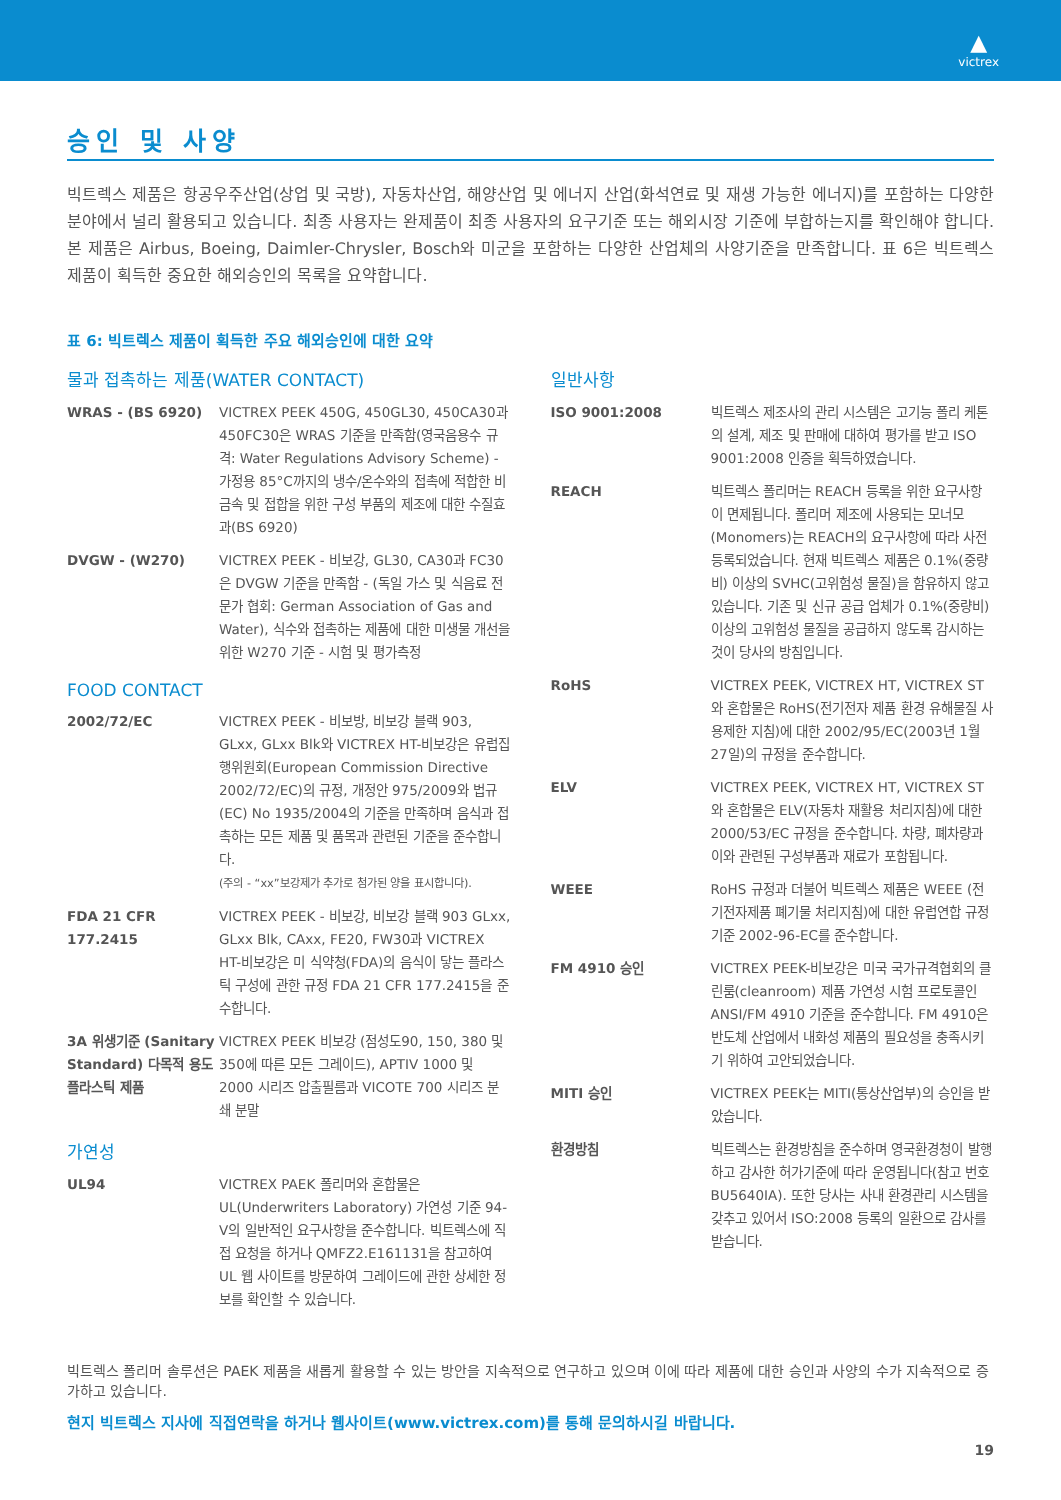▲
victrex
승인 및 사양
빅트렉스 제품은 항공우주산업(상업 및 국방), 자동차산업, 해양산업 및 에너지 산업(화석연료 및 재생 가능한 에너지)를 포함하는 다양한 분야에서 널리 활용되고 있습니다. 최종 사용자는 완제품이 최종 사용자의 요구기준 또는 해외시장 기준에 부합하는지를 확인해야 합니다. 본 제품은 Airbus, Boeing, Daimler-Chrysler, Bosch와 미군을 포함하는 다양한 산업체의 사양기준을 만족합니다. 표 6은 빅트렉스 제품이 획득한 중요한 해외승인의 목록을 요약합니다.
표 6: 빅트렉스 제품이 획득한 주요 해외승인에 대한 요약
물과 접촉하는 제품(WATER CONTACT)
| WRAS - (BS 6920) | VICTREX PEEK 450G, 450GL30, 450CA30과 450FC30은 WRAS 기준을 만족함(영국음용수 규격: Water Regulations Advisory Scheme) - 가정용 85°C까지의 냉수/온수와의 접촉에 적합한 비금속 및 접합을 위한 구성 부품의 제조에 대한 수질효과(BS 6920) |
| DVGW - (W270) | VICTREX PEEK - 비보강, GL30, CA30과 FC30은 DVGW 기준을 만족함 - (독일 가스 및 식음료 전문가 협회: German Association of Gas and Water), 식수와 접촉하는 제품에 대한 미생물 개선을 위한 W270 기준 - 시험 및 평가측정 |
FOOD CONTACT
| 2002/72/EC | VICTREX PEEK - 비보방, 비보강 블랙 903, GLxx, GLxx Blk와 VICTREX HT-비보강은 유럽집행위원회(European Commission Directive 2002/72/EC)의 규정, 개정안 975/2009와 법규 (EC) No 1935/2004의 기준을 만족하며 음식과 접촉하는 모든 제품 및 품목과 관련된 기준을 준수합니다. (주의 - “xx”보강제가 추가로 첨가된 양을 표시합니다). |
| FDA 21 CFR 177.2415 | VICTREX PEEK - 비보강, 비보강 블랙 903 GLxx, GLxx Blk, CAxx, FE20, FW30과 VICTREX HT-비보강은 미 식약청(FDA)의 음식이 닿는 플라스틱 구성에 관한 규정 FDA 21 CFR 177.2415을 준수합니다. |
| 3A 위생기준 (Sanitary Standard) 다목적 용도 플라스틱 제품 | VICTREX PEEK 비보강 (점성도90, 150, 380 및 350에 따른 모든 그레이드), APTIV 1000 및 2000 시리즈 압출필름과 VICOTE 700 시리즈 분쇄 분말 |
가연성
| UL94 | VICTREX PAEK 폴리머와 혼합물은 UL(Underwriters Laboratory) 가연성 기준 94-V의 일반적인 요구사항을 준수합니다. 빅트렉스에 직접 요청을 하거나 QMFZ2.E161131을 참고하여 UL 웹 사이트를 방문하여 그레이드에 관한 상세한 정보를 확인할 수 있습니다. |
일반사항
| ISO 9001:2008 | 빅트렉스 제조사의 관리 시스템은 고기능 폴리 케톤의 설계, 제조 및 판매에 대하여 평가를 받고 ISO 9001:2008 인증을 획득하였습니다. |
| REACH | 빅트렉스 폴리머는 REACH 등록을 위한 요구사항이 면제됩니다. 폴리머 제조에 사용되는 모너모(Monomers)는 REACH의 요구사항에 따라 사전 등록되었습니다. 현재 빅트렉스 제품은 0.1%(중량비) 이상의 SVHC(고위험성 물질)을 함유하지 않고 있습니다. 기존 및 신규 공급 업체가 0.1%(중량비) 이상의 고위험성 물질을 공급하지 않도록 감시하는 것이 당사의 방침입니다. |
| RoHS | VICTREX PEEK, VICTREX HT, VICTREX ST와 혼합물은 RoHS(전기전자 제품 환경 유해물질 사용제한 지침)에 대한 2002/95/EC(2003년 1월 27일)의 규정을 준수합니다. |
| ELV | VICTREX PEEK, VICTREX HT, VICTREX ST와 혼합물은 ELV(자동차 재활용 처리지침)에 대한 2000/53/EC 규정을 준수합니다. 차량, 폐차량과 이와 관련된 구성부품과 재료가 포함됩니다. |
| WEEE | RoHS 규정과 더불어 빅트렉스 제품은 WEEE (전기전자제품 폐기물 처리지침)에 대한 유럽연합 규정기준 2002-96-EC를 준수합니다. |
| FM 4910 승인 | VICTREX PEEK-비보강은 미국 국가규격협회의 클린룸(cleanroom) 제품 가연성 시험 프로토콜인 ANSI/FM 4910 기준을 준수합니다. FM 4910은 반도체 산업에서 내화성 제품의 필요성을 충족시키기 위하여 고안되었습니다. |
| MITI 승인 | VICTREX PEEK는 MITI(통상산업부)의 승인을 받았습니다. |
| 환경방침 | 빅트렉스는 환경방침을 준수하며 영국환경청이 발행하고 감사한 허가기준에 따라 운영됩니다(참고 번호 BU5640IA). 또한 당사는 사내 환경관리 시스템을 갖추고 있어서 ISO:2008 등록의 일환으로 감사를 받습니다. |
빅트렉스 폴리머 솔루션은 PAEK 제품을 새롭게 활용할 수 있는 방안을 지속적으로 연구하고 있으며 이에 따라 제품에 대한 승인과 사양의 수가 지속적으로 증가하고 있습니다.
현지 빅트렉스 지사에 직접연락을 하거나 웹사이트(www.victrex.com)를 통해 문의하시길 바랍니다.
19